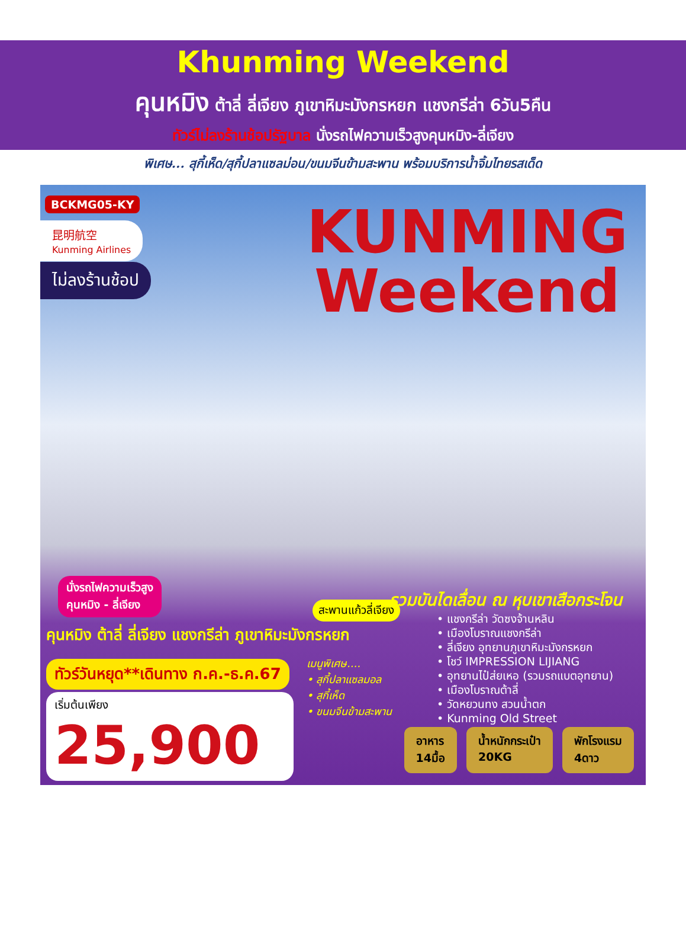Khunming Weekend
คุนหมิง ต้าลี่ ลี่เจียง ภูเขาหิมะมังกรหยก แชงกรีล่า 6วัน5คืน
ทัวร์ไม่ลงร้านช้อปรัฐบาล นั่งรถไฟความเร็วสูงคุนหมิง-ลี่เจียง
พิเศษ... สุกี้เห็ด/สุกี้ปลาแซลม่อน/ขนมจีนข้ามสะพาน พร้อมบริการน้ำจิ้มไทยรสเด็ด
BCKMG05-KY
昆明航空
Kunming Airlines
ไม่ลงร้านช้อป
KUNMING
Weekend
นั่งรถไฟความเร็วสูง
คุนหมิง - ลี่เจียง
สะพานแก้วลี่เจียง
รวมบันไดเลื่อน ณ หุบเขาเสือกระโจน
คุนหมิง ต้าลี่ ลี่เจียง แชงกรีล่า ภูเขาหิมะมังกรหยก
ทัวร์วันหยุด**เดินทาง ก.ค.-ธ.ค.67
เริ่มต้นเพียง
25,900
เมนูพิเศษ....
• สุกี้ปลาแซลมอล
• สุกี้เห็ด
• ขนมจีนข้ามสะพาน
• แชงกรีล่า วัดซงจ้านหลิน
• เมืองโบราณแชงกรีล่า
• ลี่เจียง อุทยานภูเขาหิมะมังกรหยก
• โชว์ IMPRESSION LIJIANG
• อุทยานไป๋ส่ยเหอ (รวมรถแบตอุทยาน)
• เมืองโบราณต้าลี่
• วัดหยวนทง สวนน้ำตก
• Kunming Old Street
อาหาร
14มื้อ
น้ำหนักกระเป๋า
20KG
พักโรงแรม
4ดาว